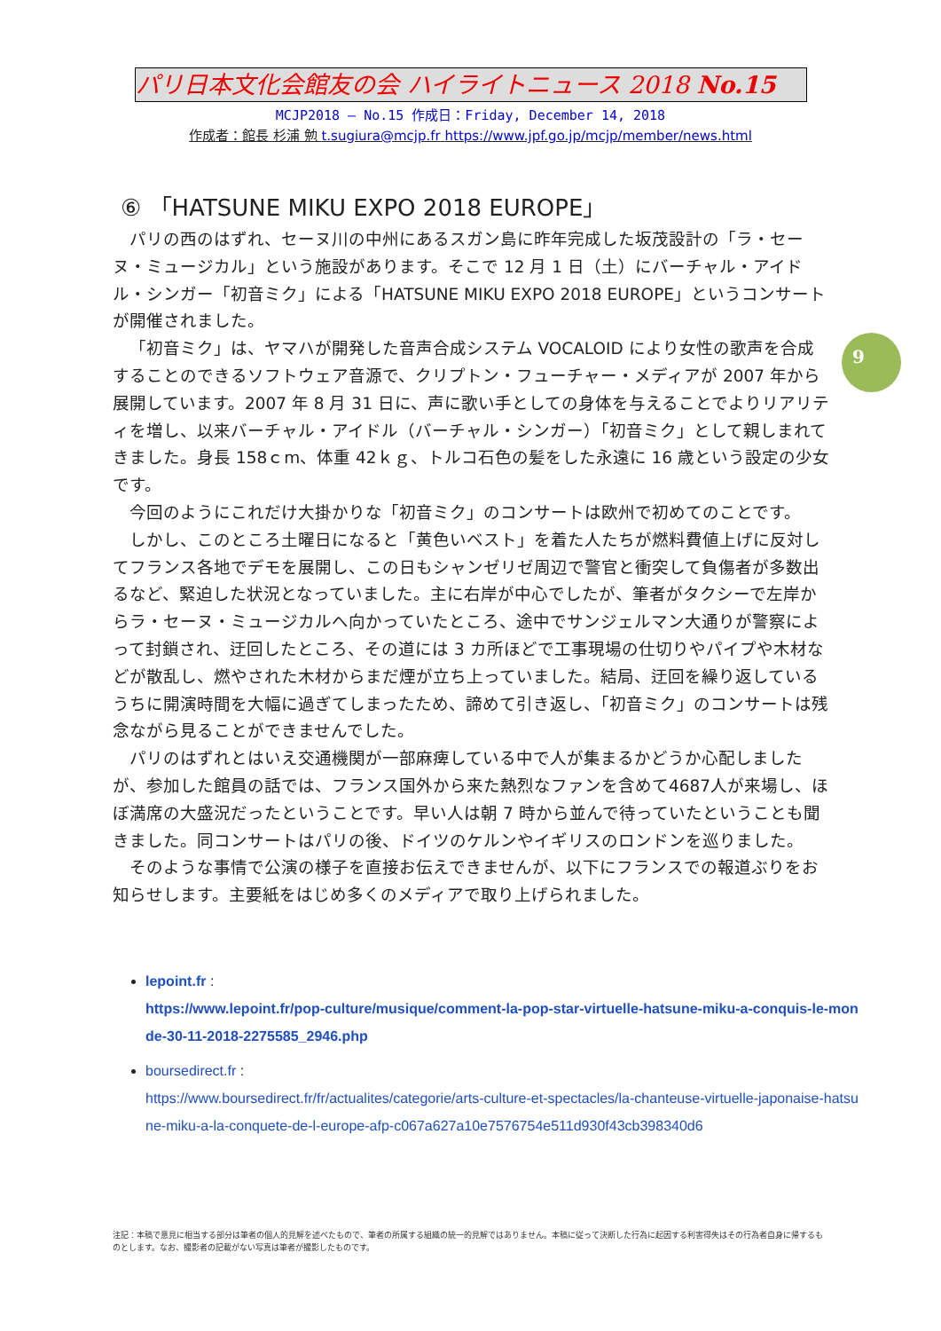パリ日本文化会館友の会 ハイライトニュース 2018 No.15
MCJP2018 — No.15 作成日：Friday, December 14, 2018
作成者：館長 杉浦 勉 t.sugiura@mcjp.fr https://www.jpf.go.jp/mcjp/member/news.html
⑥ 「HATSUNE MIKU EXPO 2018 EUROPE」
パリの西のはずれ、セーヌ川の中州にあるスガン島に昨年完成した坂茂設計の「ラ・セーヌ・ミュージカル」という施設があります。そこで 12 月 1 日（土）にバーチャル・アイドル・シンガー「初音ミク」による「HATSUNE MIKU EXPO 2018 EUROPE」というコンサートが開催されました。
「初音ミク」は、ヤマハが開発した音声合成システム VOCALOID により女性の歌声を合成することのできるソフトウェア音源で、クリプトン・フューチャー・メディアが 2007 年から展開しています。2007 年 8 月 31 日に、声に歌い手としての身体を与えることでよりリアリティを増し、以来バーチャル・アイドル（バーチャル・シンガー）「初音ミク」として親しまれてきました。身長 158ｃm、体重 42ｋｇ、トルコ石色の髪をした永遠に 16 歳という設定の少女です。
今回のようにこれだけ大掛かりな「初音ミク」のコンサートは欧州で初めてのことです。
しかし、このところ土曜日になると「黄色いベスト」を着た人たちが燃料費値上げに反対してフランス各地でデモを展開し、この日もシャンゼリゼ周辺で警官と衝突して負傷者が多数出るなど、緊迫した状況となっていました。主に右岸が中心でしたが、筆者がタクシーで左岸からラ・セーヌ・ミュージカルへ向かっていたところ、途中でサンジェルマン大通りが警察によって封鎖され、迂回したところ、その道には 3 カ所ほどで工事現場の仕切りやパイプや木材などが散乱し、燃やされた木材からまだ煙が立ち上っていました。結局、迂回を繰り返しているうちに開演時間を大幅に過ぎてしまったため、諦めて引き返し、「初音ミク」のコンサートは残念ながら見ることができませんでした。
パリのはずれとはいえ交通機関が一部麻痺している中で人が集まるかどうか心配しましたが、参加した館員の話では、フランス国外から来た熱烈なファンを含めて4687人が来場し、ほぼ満席の大盛況だったということです。早い人は朝 7 時から並んで待っていたということも聞きました。同コンサートはパリの後、ドイツのケルンやイギリスのロンドンを巡りました。
そのような事情で公演の様子を直接お伝えできませんが、以下にフランスでの報道ぶりをお知らせします。主要紙をはじめ多くのメディアで取り上げられました。
9
lepoint.fr :
https://www.lepoint.fr/pop-culture/musique/comment-la-pop-star-virtuelle-hatsune-miku-a-conquis-le-monde-30-11-2018-2275585_2946.php
boursedirect.fr :
https://www.boursedirect.fr/fr/actualites/categorie/arts-culture-et-spectacles/la-chanteuse-virtuelle-japonaise-hatsune-miku-a-la-conquete-de-l-europe-afp-c067a627a10e7576754e511d930f43cb398340d6
注記：本稿で意見に相当する部分は筆者の個人的見解を述べたもので、筆者の所属する組織の統一的見解ではありません。本稿に従って決断した行為に起因する利害得失はその行為者自身に帰するものとします。なお、撮影者の記載がない写真は筆者が撮影したものです。